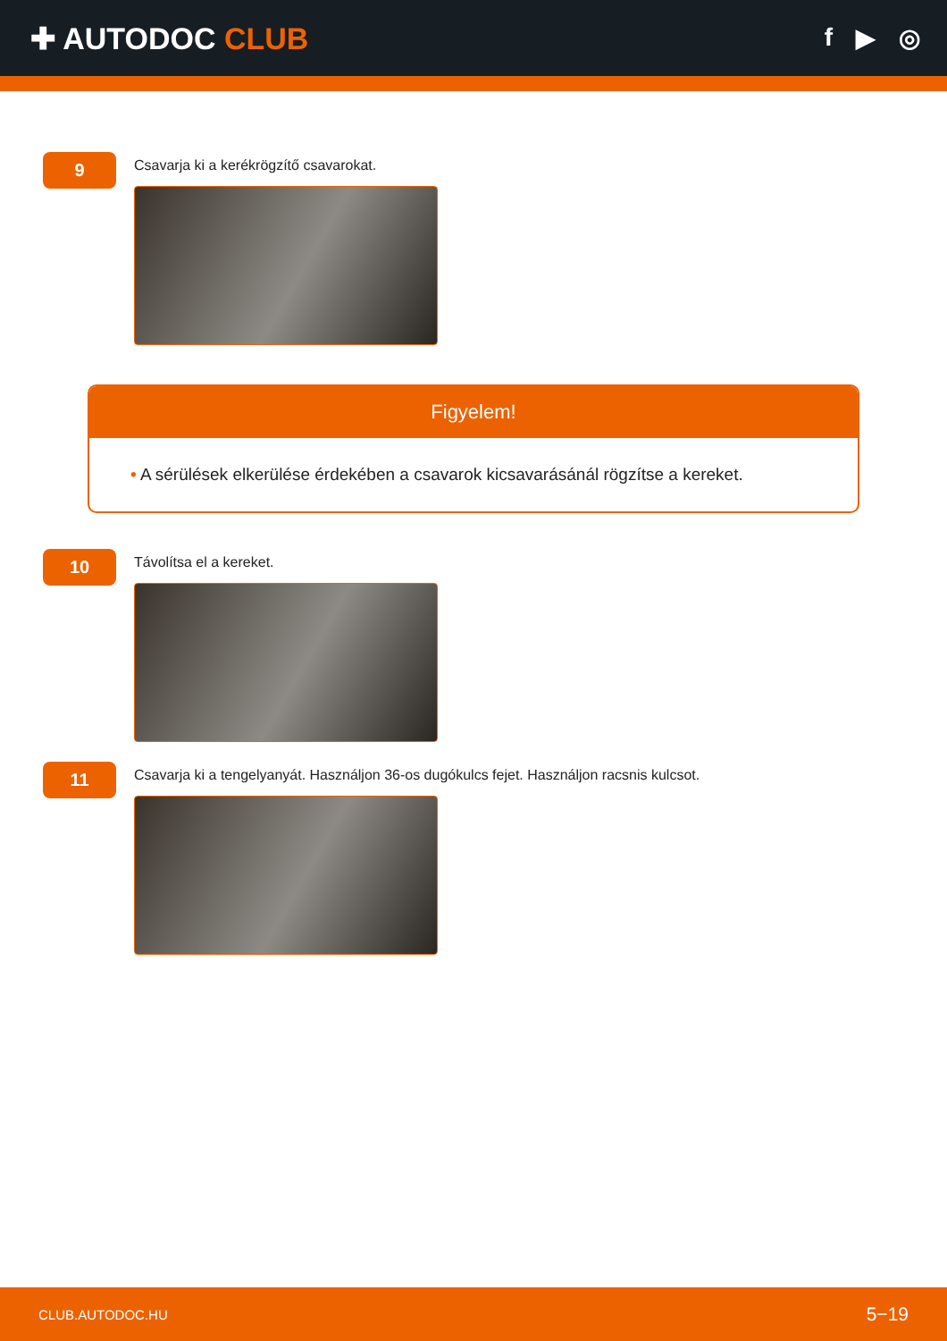✚ AUTODOC CLUB
f ▶ ◎
9
Csavarja ki a kerékrögzítő csavarokat.
Figyelem!
• A sérülések elkerülése érdekében a csavarok kicsavarásánál rögzítse a kereket.
10
Távolítsa el a kereket.
11
Csavarja ki a tengelyanyát. Használjon 36-os dugókulcs fejet. Használjon racsnis kulcsot.
CLUB.AUTODOC.HU 5−19